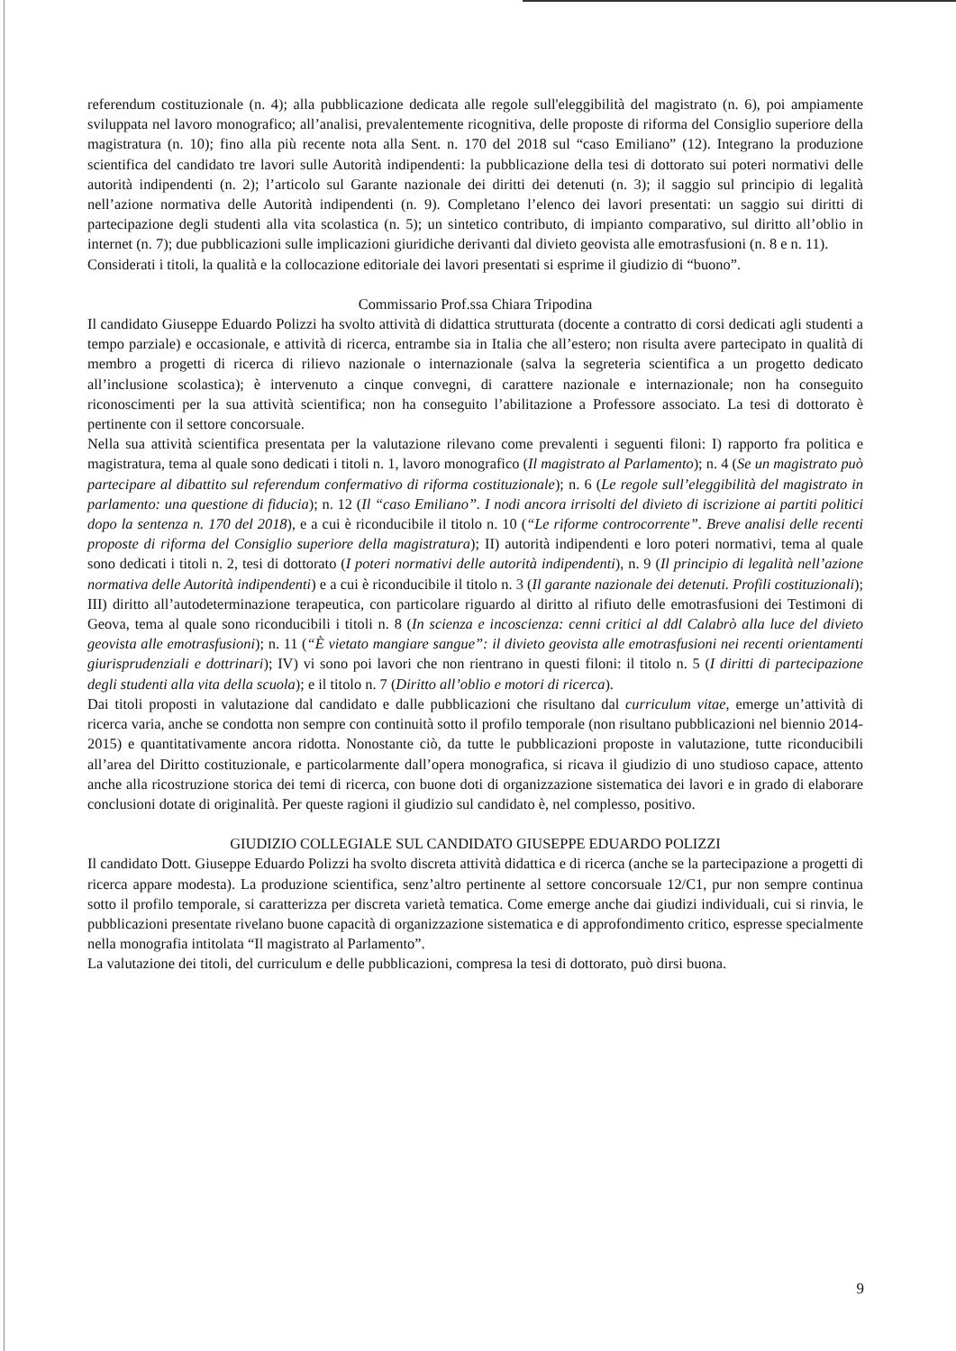referendum costituzionale (n. 4); alla pubblicazione dedicata alle regole sull'eleggibilità del magistrato (n. 6), poi ampiamente sviluppata nel lavoro monografico; all’analisi, prevalentemente ricognitiva, delle proposte di riforma del Consiglio superiore della magistratura (n. 10); fino alla più recente nota alla Sent. n. 170 del 2018 sul “caso Emiliano” (12). Integrano la produzione scientifica del candidato tre lavori sulle Autorità indipendenti: la pubblicazione della tesi di dottorato sui poteri normativi delle autorità indipendenti (n. 2); l’articolo sul Garante nazionale dei diritti dei detenuti (n. 3); il saggio sul principio di legalità nell’azione normativa delle Autorità indipendenti (n. 9). Completano l’elenco dei lavori presentati: un saggio sui diritti di partecipazione degli studenti alla vita scolastica (n. 5); un sintetico contributo, di impianto comparativo, sul diritto all’oblio in internet (n. 7); due pubblicazioni sulle implicazioni giuridiche derivanti dal divieto geovista alle emotrasfusioni (n. 8 e n. 11).
Considerati i titoli, la qualità e la collocazione editoriale dei lavori presentati si esprime il giudizio di “buono”.
Commissario Prof.ssa Chiara Tripodina
Il candidato Giuseppe Eduardo Polizzi ha svolto attività di didattica strutturata (docente a contratto di corsi dedicati agli studenti a tempo parziale) e occasionale, e attività di ricerca, entrambe sia in Italia che all’estero; non risulta avere partecipato in qualità di membro a progetti di ricerca di rilievo nazionale o internazionale (salva la segreteria scientifica a un progetto dedicato all’inclusione scolastica); è intervenuto a cinque convegni, di carattere nazionale e internazionale; non ha conseguito riconoscimenti per la sua attività scientifica; non ha conseguito l’abilitazione a Professore associato. La tesi di dottorato è pertinente con il settore concorsuale.
Nella sua attività scientifica presentata per la valutazione rilevano come prevalenti i seguenti filoni: I) rapporto fra politica e magistratura, tema al quale sono dedicati i titoli n. 1, lavoro monografico (Il magistrato al Parlamento); n. 4 (Se un magistrato può partecipare al dibattito sul referendum confermativo di riforma costituzionale); n. 6 (Le regole sull’eleggibilità del magistrato in parlamento: una questione di fiducia); n. 12 (Il “caso Emiliano”. I nodi ancora irrisolti del divieto di iscrizione ai partiti politici dopo la sentenza n. 170 del 2018), e a cui è riconducibile il titolo n. 10 (“Le riforme controcorrente”. Breve analisi delle recenti proposte di riforma del Consiglio superiore della magistratura); II) autorità indipendenti e loro poteri normativi, tema al quale sono dedicati i titoli n. 2, tesi di dottorato (I poteri normativi delle autorità indipendenti), n. 9 (Il principio di legalità nell’azione normativa delle Autorità indipendenti) e a cui è riconducibile il titolo n. 3 (Il garante nazionale dei detenuti. Profili costituzionali); III) diritto all’autodeterminazione terapeutica, con particolare riguardo al diritto al rifiuto delle emotrasfusioni dei Testimoni di Geova, tema al quale sono riconducibili i titoli n. 8 (In scienza e incoscienza: cenni critici al ddl Calabrò alla luce del divieto geovista alle emotrasfusioni); n. 11 (“È vietato mangiare sangue”: il divieto geovista alle emotrasfusioni nei recenti orientamenti giurisprudenziali e dottrinari); IV) vi sono poi lavori che non rientrano in questi filoni: il titolo n. 5 (I diritti di partecipazione degli studenti alla vita della scuola); e il titolo n. 7 (Diritto all’oblio e motori di ricerca).
Dai titoli proposti in valutazione dal candidato e dalle pubblicazioni che risultano dal curriculum vitae, emerge un’attività di ricerca varia, anche se condotta non sempre con continuità sotto il profilo temporale (non risultano pubblicazioni nel biennio 2014-2015) e quantitativamente ancora ridotta. Nonostante ciò, da tutte le pubblicazioni proposte in valutazione, tutte riconducibili all’area del Diritto costituzionale, e particolarmente dall’opera monografica, si ricava il giudizio di uno studioso capace, attento anche alla ricostruzione storica dei temi di ricerca, con buone doti di organizzazione sistematica dei lavori e in grado di elaborare conclusioni dotate di originalità. Per queste ragioni il giudizio sul candidato è, nel complesso, positivo.
GIUDIZIO COLLEGIALE SUL CANDIDATO GIUSEPPE EDUARDO POLIZZI
Il candidato Dott. Giuseppe Eduardo Polizzi ha svolto discreta attività didattica e di ricerca (anche se la partecipazione a progetti di ricerca appare modesta). La produzione scientifica, senz’altro pertinente al settore concorsuale 12/C1, pur non sempre continua sotto il profilo temporale, si caratterizza per discreta varietà tematica. Come emerge anche dai giudizi individuali, cui si rinvia, le pubblicazioni presentate rivelano buone capacità di organizzazione sistematica e di approfondimento critico, espresse specialmente nella monografia intitolata “Il magistrato al Parlamento”.
La valutazione dei titoli, del curriculum e delle pubblicazioni, compresa la tesi di dottorato, può dirsi buona.
9